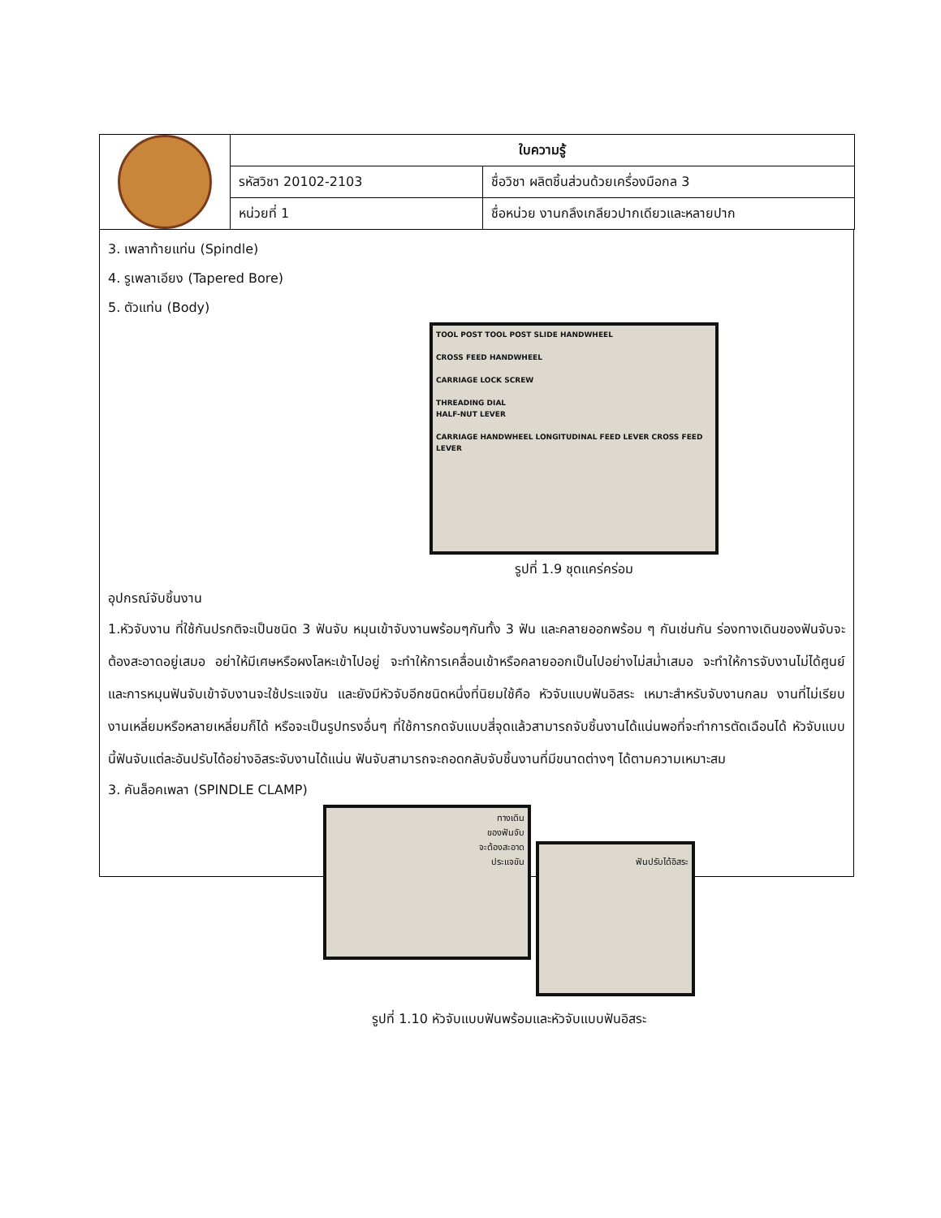| | ใบความรู้ | |
| | รหัสวิชา 20102-2103 | ชื่อวิชา ผลิตชิ้นส่วนด้วยเครื่องมือกล 3 |
| | หน่วยที่ 1 | ชื่อหน่วย งานกลึงเกลียวปากเดียวและหลายปาก |
3. เพลาท้ายแท่น (Spindle)
4. รูเพลาเอียง (Tapered Bore)
5. ตัวแท่น (Body)
TOOL POST TOOL POST SLIDE HANDWHEEL
CROSS FEED HANDWHEEL
CARRIAGE LOCK SCREW
THREADING DIAL
HALF-NUT LEVER
CARRIAGE HANDWHEEL LONGITUDINAL FEED LEVER CROSS FEED LEVER
รูปที่ 1.9 ชุดแคร่คร่อม
อุปกรณ์จับชิ้นงาน
1.หัวจับงาน ที่ใช้กันปรกติจะเป็นชนิด 3 ฟันจับ หมุนเข้าจับงานพร้อมๆกันทั้ง 3 ฟัน และคลายออกพร้อม ๆ กันเช่นกัน ร่องทางเดินของฟันจับจะต้องสะอาดอยู่เสมอ อย่าให้มีเศษหรือผงโลหะเข้าไปอยู่ จะทำให้การเคลื่อนเข้าหรือคลายออกเป็นไปอย่างไม่สม่ำเสมอ จะทำให้การจับงานไม่ได้ศูนย์และการหมุนฟันจับเข้าจับงานจะใช้ประแจขัน และยังมีหัวจับอีกชนิดหนึ่งที่นิยมใช้คือ หัวจับแบบฟันอิสระ เหมาะสำหรับจับงานกลม งานที่ไม่เรียบงานเหลี่ยมหรือหลายเหลี่ยมก็ได้ หรือจะเป็นรูปทรงอื่นๆ ที่ใช้การกดจับแบบสี่จุดแล้วสามารถจับชิ้นงานได้แน่นพอที่จะทำการตัดเฉือนได้ หัวจับแบบนี้ฟันจับแต่ละอันปรับได้อย่างอิสระจับงานได้แน่น ฟันจับสามารถจะถอดกลับจับชิ้นงานที่มีขนาดต่างๆ ได้ตามความเหมาะสม
3. คันล็อคเพลา (SPINDLE CLAMP)
ทางเดิน
ของฟันจับ
จะต้องสะอาด
ประแจขัน
ฟันปรับได้อิสระ
รูปที่ 1.10 หัวจับแบบฟันพร้อมและหัวจับแบบฟันอิสระ